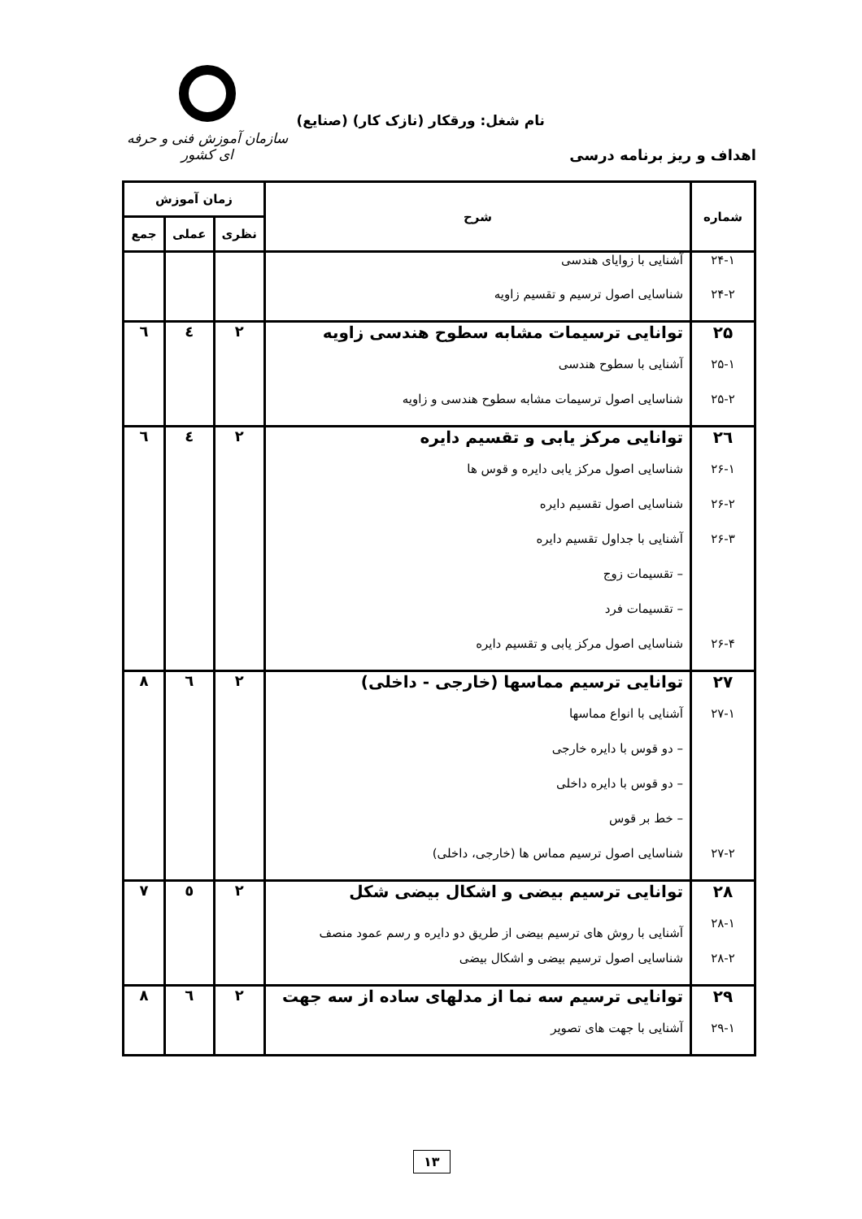سازمان آموزش فنی و حرفه ای کشور
نام شغل: ورقکار (نازک کار) (صنایع)
اهداف و ریز برنامه درسی
| شماره | شرح | زمان آموزش | | |
| --- | --- | --- | --- | --- |
| | | نظری | عملی | جمع |
| ۲۴-۱ | آشنایی با زوایای هندسی | | | |
| ۲۴-۲ | شناسایی اصول ترسیم و تقسیم زاویه | | | |
| ۲۵ | توانایی ترسیمات مشابه سطوح هندسی زاویه | ۲ | ٤ | ٦ |
| ۲۵-۱ | آشنایی با سطوح هندسی | | | |
| ۲۵-۲ | شناسایی اصول ترسیمات مشابه سطوح هندسی و زاویه | | | |
| ۲٦ | توانایی مرکز یابی و تقسیم دایره | ۲ | ٤ | ٦ |
| ۲۶-۱ | شناسایی اصول مرکز یابی دایره و قوس ها | | | |
| ۲۶-۲ | شناسایی اصول تقسیم دایره | | | |
| ۲۶-۳ | آشنایی با جداول تقسیم دایره | | | |
| | – تقسیمات زوج | | | |
| | – تقسیمات فرد | | | |
| ۲۶-۴ | شناسایی اصول مرکز یابی و تقسیم دایره | | | |
| ۲۷ | توانایی ترسیم مماسها (خارجی - داخلی) | ۲ | ٦ | ۸ |
| ۲۷-۱ | آشنایی با انواع مماسها | | | |
| | – دو قوس با دایره خارجی | | | |
| | – دو قوس با دایره داخلی | | | |
| | – خط بر قوس | | | |
| ۲۷-۲ | شناسایی اصول ترسیم مماس ها (خارجی، داخلی) | | | |
| ۲۸ | توانایی ترسیم بیضی و اشکال بیضی شکل | ۲ | ٥ | ۷ |
| ۲۸-۱ | آشنایی با روش های ترسیم بیضی از طریق دو دایره و رسم عمود منصف | | | |
| ۲۸-۲ | شناسایی اصول ترسیم بیضی و اشکال بیضی | | | |
| ۲۹ | توانایی ترسیم سه نما از مدلهای ساده از سه جهت | ۲ | ٦ | ۸ |
| ۲۹-۱ | آشنایی با جهت های تصویر | | | |
۱۳